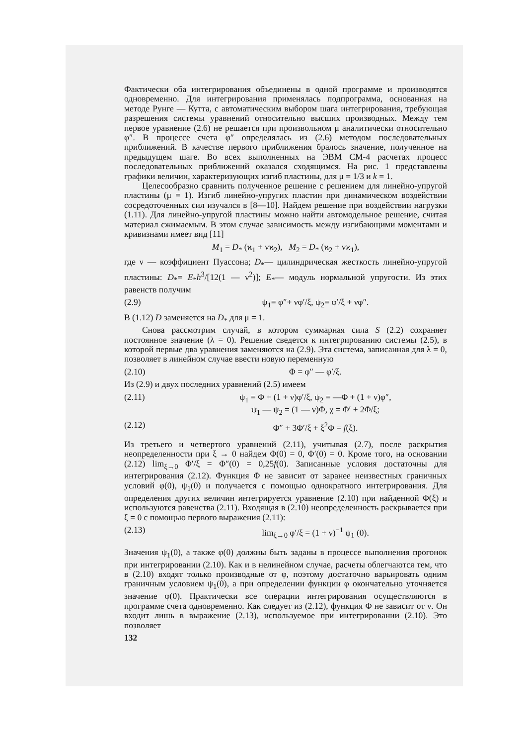Фактически оба интегрирования объединены в одной программе и производятся одновременно. Для интегрирования применялась подпрограмма, основанная на методе Рунге — Кутта, с автоматическим выбором шага интегрирования, требующая разрешения системы уравнений относительно высших производных. Между тем первое уравнение (2.6) не решается при произвольном μ аналитически относительно φ″. В процессе счета φ″ определялась из (2.6) методом последовательных приближений. В качестве первого приближения бралось значение, полученное на предыдущем шаге. Во всех выполненных на ЭВМ СМ-4 расчетах процесс последовательных приближений оказался сходящимся. На рис. 1 представлены графики величин, характеризующих изгиб пластины, для μ = 1/3 и k = 1.
Целесообразно сравнить полученное решение с решением для линейно-упругой пластины (μ = 1). Изгиб линейно-упругих пластин при динамическом воздействии сосредоточенных сил изучался в [8—10]. Найдем решение при воздействии нагрузки (1.11). Для линейно-упругой пластины можно найти автомодельное решение, считая материал сжимаемым. В этом случае зависимость между изгибающими моментами и кривизнами имеет вид [11]
M<sub>1</sub> = D<sub>*</sub> (ϰ<sub>1</sub> + νϰ<sub>2</sub>), M<sub>2</sub> = D<sub>*</sub> (ϰ<sub>2</sub> + νϰ<sub>1</sub>),
где ν — коэффициент Пуассона; D<sub>*</sub>— цилиндрическая жесткость линейно-упругой пластины: D<sub>*</sub>= E<sub>*</sub>h<sup>3</sup>/[12(1 — ν<sup>2</sup>)]; E<sub>*</sub>— модуль нормальной упругости. Из этих равенств получим
(2.9) ψ<sub>1</sub>= φ″+ νφ′/ξ, ψ<sub>2</sub>= φ′/ξ + νφ″.
В (1.12) D заменяется на D<sub>*</sub> для μ = 1.
Снова рассмотрим случай, в котором суммарная сила S (2.2) сохраняет постоянное значение (λ = 0). Решение сведется к интегрированию системы (2.5), в которой первые два уравнения заменяются на (2.9). Эта система, записанная для λ = 0, позволяет в линейном случае ввести новую переменную
(2.10) Φ = φ″ — φ′/ξ.
Из (2.9) и двух последних уравнений (2.5) имеем
(2.11) ψ<sub>1</sub> = Φ + (1 + ν)φ′/ξ, ψ<sub>2</sub> = —Φ + (1 + ν)φ″,
ψ<sub>1</sub> — ψ<sub>2</sub> = (1 — ν)Φ, χ = Φ′ + 2Φ/ξ;
(2.12) Φ″ + 3Φ′/ξ + ξ<sup>2</sup>Φ = f(ξ).
Из третьего и четвертого уравнений (2.11), учитывая (2.7), после раскрытия неопределенности при ξ → 0 найдем Φ(0) = 0, Φ′(0) = 0. Кроме того, на основании (2.12) lim<sub>ξ→0</sub> Φ′/ξ = Φ″(0) = 0,25f(0). Записанные условия достаточны для интегрирования (2.12). Функция Φ не зависит от заранее неизвестных граничных условий φ(0), ψ<sub>1</sub>(0) и получается с помощью однократного интегрирования. Для определения других величин интегрируется уравнение (2.10) при найденной Φ(ξ) и используются равенства (2.11). Входящая в (2.10) неопределенность раскрывается при ξ = 0 с помощью первого выражения (2.11):
(2.13) lim<sub>ξ→0</sub> φ′/ξ = (1 + ν)<sup>−1</sup> ψ<sub>1</sub> (0).
Значения ψ<sub>1</sub>(0), а также φ(0) должны быть заданы в процессе выполнения прогонок при интегрировании (2.10). Как и в нелинейном случае, расчеты облегчаются тем, что в (2.10) входят только производные от φ, поэтому достаточно варьировать одним граничным условием ψ<sub>1</sub>(0), а при определении функции φ окончательно уточняется значение φ(0). Практически все операции интегрирования осуществляются в программе счета одновременно. Как следует из (2.12), функция Φ не зависит от ν. Он входит лишь в выражение (2.13), используемое при интегрировании (2.10). Это позволяет
132